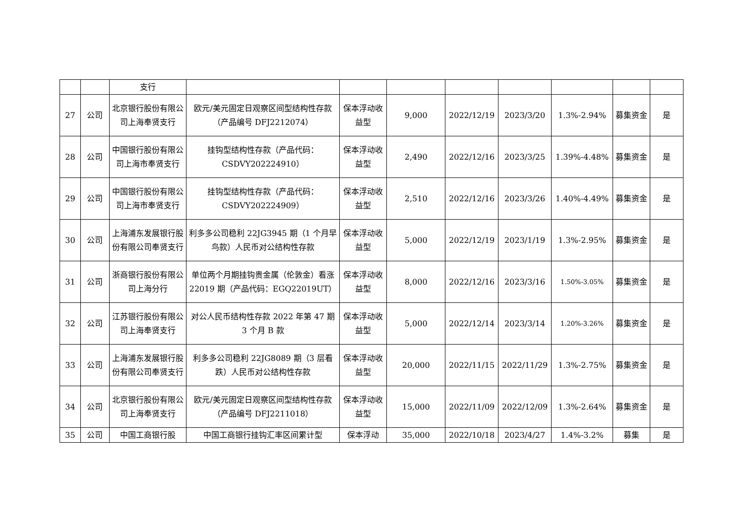| | | 支行 | | | | | | | | |
| 27 | 公司 | 北京银行股份有限公司上海奉贤支行 | 欧元/美元固定日观察区间型结构性存款（产品编号 DFJ2212074） | 保本浮动收益型 | 9,000 | 2022/12/19 | 2023/3/20 | 1.3%-2.94% | 募集资金 | 是 |
| 28 | 公司 | 中国银行股份有限公司上海市奉贤支行 | 挂钩型结构性存款（产品代码：CSDVY202224910） | 保本浮动收益型 | 2,490 | 2022/12/16 | 2023/3/25 | 1.39%-4.48% | 募集资金 | 是 |
| 29 | 公司 | 中国银行股份有限公司上海市奉贤支行 | 挂钩型结构性存款（产品代码：CSDVY202224909） | 保本浮动收益型 | 2,510 | 2022/12/16 | 2023/3/26 | 1.40%-4.49% | 募集资金 | 是 |
| 30 | 公司 | 上海浦东发展银行股份有限公司奉贤支行 | 利多多公司稳利 22JG3945 期（1 个月早鸟款）人民币对公结构性存款 | 保本浮动收益型 | 5,000 | 2022/12/19 | 2023/1/19 | 1.3%-2.95% | 募集资金 | 是 |
| 31 | 公司 | 浙商银行股份有限公司上海分行 | 单位两个月期挂钩贵金属（伦敦金）看涨 22019 期（产品代码：EGQ22019UT） | 保本浮动收益型 | 8,000 | 2022/12/16 | 2023/3/16 | 1.50%-3.05% | 募集资金 | 是 |
| 32 | 公司 | 江苏银行股份有限公司上海奉贤支行 | 对公人民币结构性存款 2022 年第 47 期 3 个月 B 款 | 保本浮动收益型 | 5,000 | 2022/12/14 | 2023/3/14 | 1.20%-3.26% | 募集资金 | 是 |
| 33 | 公司 | 上海浦东发展银行股份有限公司奉贤支行 | 利多多公司稳利 22JG8089 期（3 层看跌）人民币对公结构性存款 | 保本浮动收益型 | 20,000 | 2022/11/15 | 2022/11/29 | 1.3%-2.75% | 募集资金 | 是 |
| 34 | 公司 | 北京银行股份有限公司上海奉贤支行 | 欧元/美元固定日观察区间型结构性存款（产品编号 DFJ2211018） | 保本浮动收益型 | 15,000 | 2022/11/09 | 2022/12/09 | 1.3%-2.64% | 募集资金 | 是 |
| 35 | 公司 | 中国工商银行股 | 中国工商银行挂钩汇率区间累计型 | 保本浮动 | 35,000 | 2022/10/18 | 2023/4/27 | 1.4%-3.2% | 募集 | 是 |